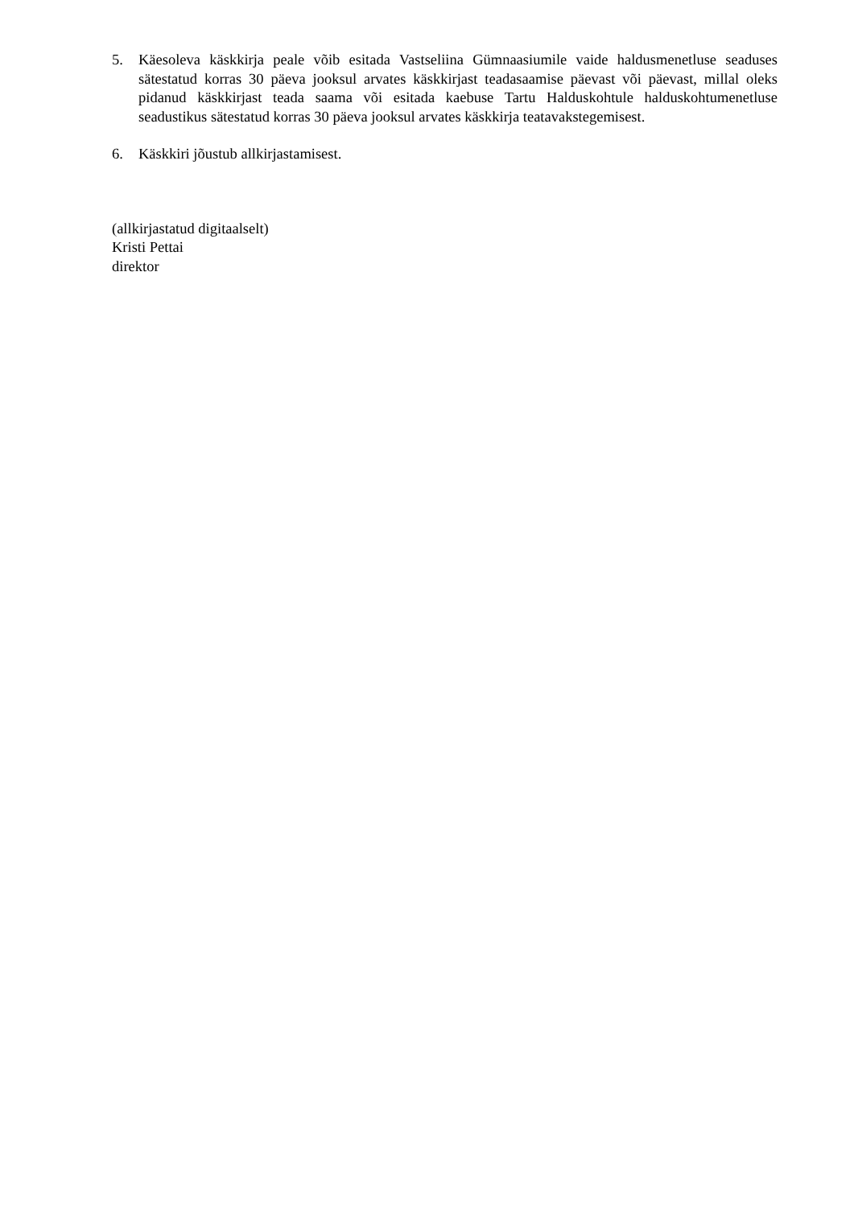5. Käesoleva käskkirja peale võib esitada Vastseliina Gümnaasiumile vaide haldusmenetluse seaduses sätestatud korras 30 päeva jooksul arvates käskkirjast teadasaamise päevast või päevast, millal oleks pidanud käskkirjast teada saama või esitada kaebuse Tartu Halduskohtule halduskohtumenetluse seadustikus sätestatud korras 30 päeva jooksul arvates käskkirja teatavakstegemisest.
6. Käskkiri jõustub allkirjastamisest.
(allkirjastatud digitaalselt)
Kristi Pettai
direktor